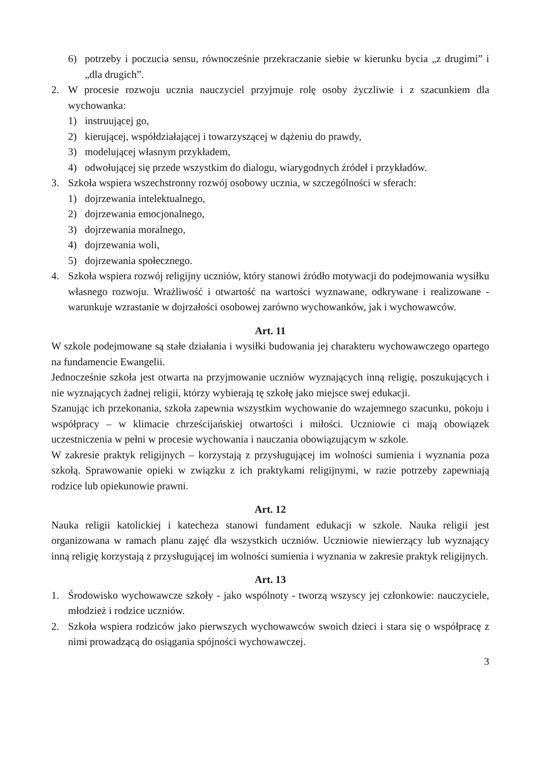6) potrzeby i poczucia sensu, równocześnie przekraczanie siebie w kierunku bycia „z drugimi” i „dla drugich”.
2. W procesie rozwoju ucznia nauczyciel przyjmuje rolę osoby życzliwie i z szacunkiem dla wychowanka:
1) instruującej go,
2) kierującej, współdziałającej i towarzyszącej w dążeniu do prawdy,
3) modelującej własnym przykładem,
4) odwołującej się przede wszystkim do dialogu, wiarygodnych źródeł i przykładów.
3. Szkoła wspiera wszechstronny rozwój osobowy ucznia, w szczególności w sferach:
1) dojrzewania intelektualnego,
2) dojrzewania emocjonalnego,
3) dojrzewania moralnego,
4) dojrzewania woli,
5) dojrzewania społecznego.
4. Szkoła wspiera rozwój religijny uczniów, który stanowi źródło motywacji do podejmowania wysiłku własnego rozwoju. Wrażliwość i otwartość na wartości wyznawane, odkrywane i realizowane - warunkuje wzrastanie w dojrzałości osobowej zarówno wychowanków, jak i wychowawców.
Art. 11
W szkole podejmowane są stałe działania i wysiłki budowania jej charakteru wychowawczego opartego na fundamencie Ewangelii.
Jednocześnie szkoła jest otwarta na przyjmowanie uczniów wyznających inną religię, poszukujących i nie wyznających żadnej religii, którzy wybierają tę szkołę jako miejsce swej edukacji.
Szanując ich przekonania, szkoła zapewnia wszystkim wychowanie do wzajemnego szacunku, pokoju i współpracy – w klimacie chrześcijańskiej otwartości i miłości. Uczniowie ci mają obowiązek uczestniczenia w pełni w procesie wychowania i nauczania obowiązującym w szkole.
W zakresie praktyk religijnych – korzystają z przysługującej im wolności sumienia i wyznania poza szkołą. Sprawowanie opieki w związku z ich praktykami religijnymi, w razie potrzeby zapewniają rodzice lub opiekunowie prawni.
Art. 12
Nauka religii katolickiej i katecheza stanowi fundament edukacji w szkole. Nauka religii jest organizowana w ramach planu zajęć dla wszystkich uczniów. Uczniowie niewierzący lub wyznający inną religię korzystają z przysługującej im wolności sumienia i wyznania w zakresie praktyk religijnych.
Art. 13
1. Środowisko wychowawcze szkoły - jako wspólnoty - tworzą wszyscy jej członkowie: nauczyciele, młodzież i rodzice uczniów.
2. Szkoła wspiera rodziców jako pierwszych wychowawców swoich dzieci i stara się o współpracę z nimi prowadzącą do osiągania spójności wychowawczej.
3